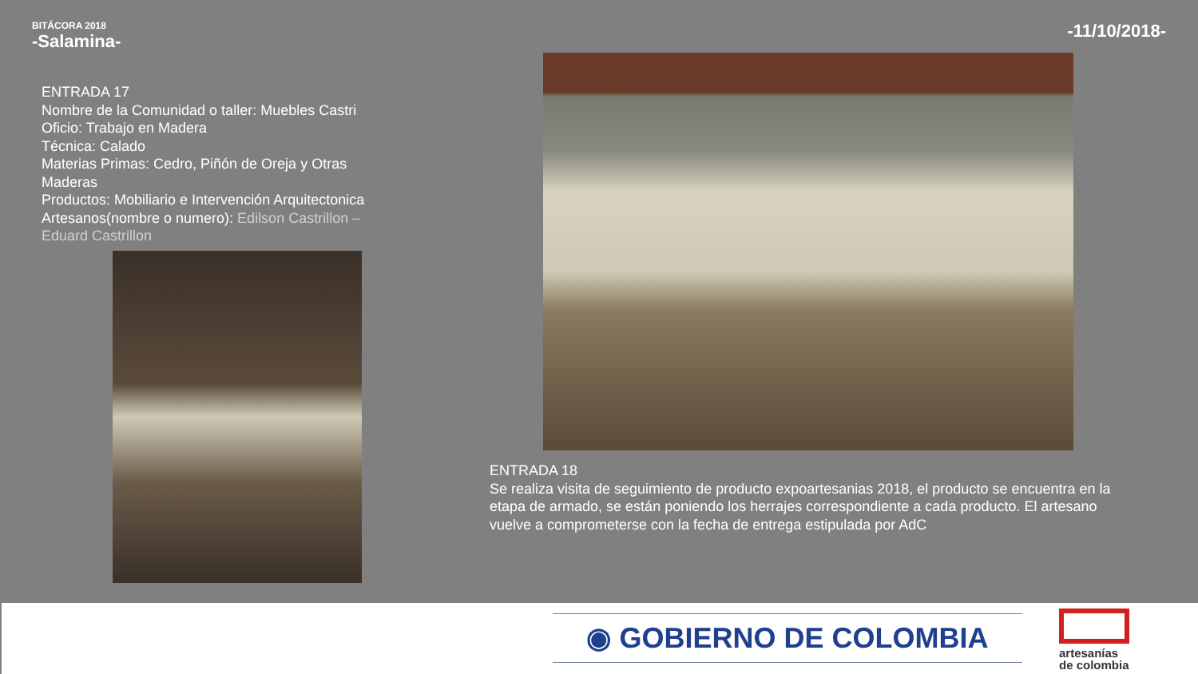BITÁCORA 2018
-Salamina-
-11/10/2018-
ENTRADA 17
Nombre de la Comunidad o taller: Muebles Castri
Oficio: Trabajo en Madera
Técnica: Calado
Materias Primas: Cedro, Piñón de Oreja y Otras Maderas
Productos: Mobiliario e Intervención Arquitectonica
Artesanos(nombre o numero): Edilson Castrillon – Eduard Castrillon
ENTRADA 18
Se realiza visita de seguimiento de producto expoartesanias 2018, el producto se encuentra en la etapa de armado, se están poniendo los herrajes correspondiente a cada producto. El artesano vuelve a comprometerse con la fecha de entrega estipulada por AdC
◉ GOBIERNO DE COLOMBIA
artesanías
de colombia